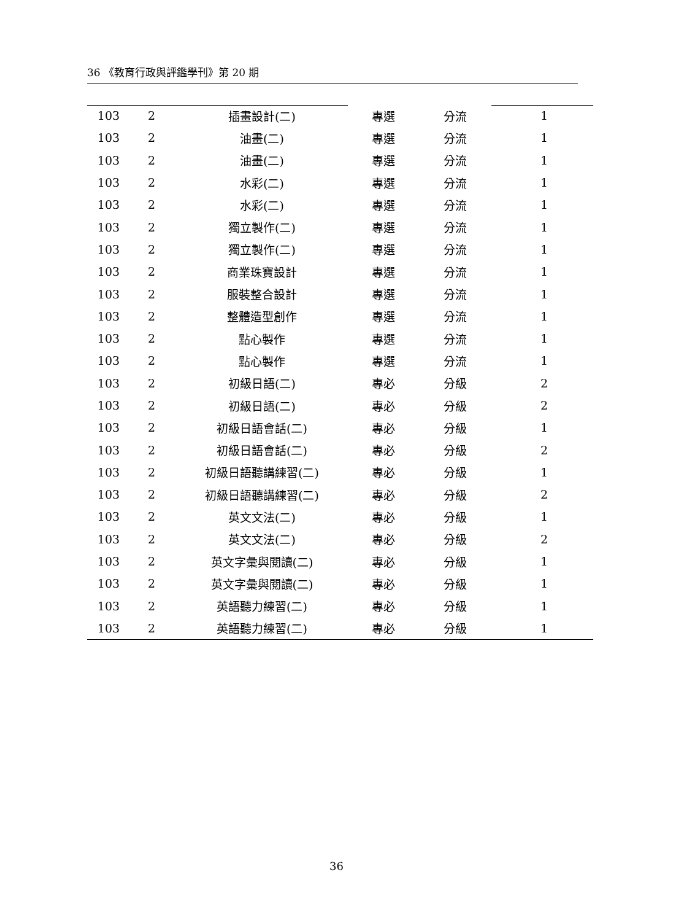36 《教育行政與評鑑學刊》第 20 期
| 103 | 2 | 插畫設計(二) | 專選 | 分流 | 1 |
| 103 | 2 | 油畫(二) | 專選 | 分流 | 1 |
| 103 | 2 | 油畫(二) | 專選 | 分流 | 1 |
| 103 | 2 | 水彩(二) | 專選 | 分流 | 1 |
| 103 | 2 | 水彩(二) | 專選 | 分流 | 1 |
| 103 | 2 | 獨立製作(二) | 專選 | 分流 | 1 |
| 103 | 2 | 獨立製作(二) | 專選 | 分流 | 1 |
| 103 | 2 | 商業珠寶設計 | 專選 | 分流 | 1 |
| 103 | 2 | 服裝整合設計 | 專選 | 分流 | 1 |
| 103 | 2 | 整體造型創作 | 專選 | 分流 | 1 |
| 103 | 2 | 點心製作 | 專選 | 分流 | 1 |
| 103 | 2 | 點心製作 | 專選 | 分流 | 1 |
| 103 | 2 | 初級日語(二) | 專必 | 分級 | 2 |
| 103 | 2 | 初級日語(二) | 專必 | 分級 | 2 |
| 103 | 2 | 初級日語會話(二) | 專必 | 分級 | 1 |
| 103 | 2 | 初級日語會話(二) | 專必 | 分級 | 2 |
| 103 | 2 | 初級日語聽講練習(二) | 專必 | 分級 | 1 |
| 103 | 2 | 初級日語聽講練習(二) | 專必 | 分級 | 2 |
| 103 | 2 | 英文文法(二) | 專必 | 分級 | 1 |
| 103 | 2 | 英文文法(二) | 專必 | 分級 | 2 |
| 103 | 2 | 英文字彙與閱讀(二) | 專必 | 分級 | 1 |
| 103 | 2 | 英文字彙與閱讀(二) | 專必 | 分級 | 1 |
| 103 | 2 | 英語聽力練習(二) | 專必 | 分級 | 1 |
| 103 | 2 | 英語聽力練習(二) | 專必 | 分級 | 1 |
36